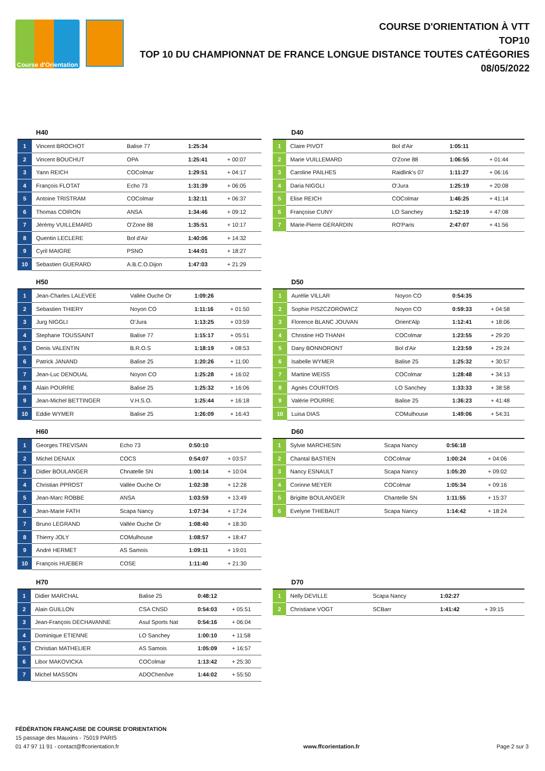Course d'Orientation
COURSE D'ORIENTATION À VTT
TOP10
TOP 10 DU CHAMPIONNAT DE FRANCE LONGUE DISTANCE TOUTES CATÉGORIES
08/05/2022
H40
| 1 | Vincent BROCHOT | Balise 77 | 1:25:34 | |
| 2 | Vincent BOUCHUT | OPA | 1:25:41 | + 00:07 |
| 3 | Yann REICH | COColmar | 1:29:51 | + 04:17 |
| 4 | François FLOTAT | Echo 73 | 1:31:39 | + 06:05 |
| 5 | Antoine TRISTRAM | COColmar | 1:32:11 | + 06:37 |
| 6 | Thomas COIRON | ANSA | 1:34:46 | + 09:12 |
| 7 | Jérémy VUILLEMARD | O'Zone 88 | 1:35:51 | + 10:17 |
| 8 | Quentin LECLERE | Bol d'Air | 1:40:06 | + 14:32 |
| 9 | Cyril MAIGRE | PSNO | 1:44:01 | + 18:27 |
| 10 | Sebastien GUERARD | A.B.C.O.Dijon | 1:47:03 | + 21:29 |
D40
| 1 | Claire PIVOT | Bol d'Air | 1:05:11 | |
| 2 | Marie VUILLEMARD | O'Zone 88 | 1:06:55 | + 01:44 |
| 3 | Caroline PAILHES | Raidlink's 07 | 1:11:27 | + 06:16 |
| 4 | Daria NIGGLI | O'Jura | 1:25:19 | + 20:08 |
| 5 | Elise REICH | COColmar | 1:46:25 | + 41:14 |
| 6 | Françoise CUNY | LO Sanchey | 1:52:19 | + 47:08 |
| 7 | Marie-Pierre GERARDIN | RO'Paris | 2:47:07 | + 41:56 |
H50
| 1 | Jean-Charles LALEVEE | Vallée Ouche Or | 1:09:26 | |
| 2 | Sebastien THIERY | Noyon CO | 1:11:16 | + 01:50 |
| 3 | Jurg NIGGLI | O'Jura | 1:13:25 | + 03:59 |
| 4 | Stephane TOUSSAINT | Balise 77 | 1:15:17 | + 05:51 |
| 5 | Denis VALENTIN | B.R.O.S | 1:18:19 | + 08:53 |
| 6 | Patrick JANAND | Balise 25 | 1:20:26 | + 11:00 |
| 7 | Jean-Luc DENOUAL | Noyon CO | 1:25:28 | + 16:02 |
| 8 | Alain POURRE | Balise 25 | 1:25:32 | + 16:06 |
| 9 | Jean-Michel BETTINGER | V.H.S.O. | 1:25:44 | + 16:18 |
| 10 | Eddie WYMER | Balise 25 | 1:26:09 | + 16:43 |
D50
| 1 | Aurélie VILLAR | Noyon CO | 0:54:35 | |
| 2 | Sophie PISZCZOROWICZ | Noyon CO | 0:59:33 | + 04:58 |
| 3 | Florence BLANC JOUVAN | Orient'Alp | 1:12:41 | + 18:06 |
| 4 | Christine HO THANH | COColmar | 1:23:55 | + 29:20 |
| 5 | Dany BONNORONT | Bol d'Air | 1:23:59 | + 29:24 |
| 6 | Isabelle WYMER | Balise 25 | 1:25:32 | + 30:57 |
| 7 | Martine WEISS | COColmar | 1:28:48 | + 34:13 |
| 8 | Agnès COURTOIS | LO Sanchey | 1:33:33 | + 38:58 |
| 9 | Valérie POURRE | Balise 25 | 1:36:23 | + 41:48 |
| 10 | Luisa DIAS | COMulhouse | 1:49:06 | + 54:31 |
H60
| 1 | Georges TREVISAN | Echo 73 | 0:50:10 | |
| 2 | Michel DENAIX | COCS | 0:54:07 | + 03:57 |
| 3 | Didier BOULANGER | Chnatelle SN | 1:00:14 | + 10:04 |
| 4 | Christian PPROST | Vallée Ouche Or | 1:02:38 | + 12:28 |
| 5 | Jean-Marc ROBBE | ANSA | 1:03:59 | + 13:49 |
| 6 | Jean-Marie FATH | Scapa Nancy | 1:07:34 | + 17:24 |
| 7 | Bruno LEGRAND | Vallée Ouche Or | 1:08:40 | + 18:30 |
| 8 | Thierry JOLY | COMulhouse | 1:08:57 | + 18:47 |
| 9 | André HERMET | AS Samois | 1:09:11 | + 19:01 |
| 10 | François HUEBER | COSE | 1:11:40 | + 21:30 |
D60
| 1 | Sylvie MARCHESIN | Scapa Nancy | 0:56:18 | |
| 2 | Chantal BASTIEN | COColmar | 1:00:24 | + 04:06 |
| 3 | Nancy ESNAULT | Scapa Nancy | 1:05:20 | + 09:02 |
| 4 | Corinne MEYER | COColmar | 1:05:34 | + 09:16 |
| 5 | Brigitte BOULANGER | Chantelle SN | 1:11:55 | + 15:37 |
| 6 | Evelyne THIEBAUT | Scapa Nancy | 1:14:42 | + 18:24 |
H70
| 1 | Didier MARCHAL | Balise 25 | 0:48:12 | |
| 2 | Alain GUILLON | CSA CNSD | 0:54:03 | + 05:51 |
| 3 | Jean-François DECHAVANNE | Asul Sports Nat | 0:54:16 | + 06:04 |
| 4 | Dominique ETIENNE | LO Sanchey | 1:00:10 | + 11:58 |
| 5 | Christian MATHELIER | AS Samois | 1:05:09 | + 16:57 |
| 6 | Libor MAKOVICKA | COColmar | 1:13:42 | + 25:30 |
| 7 | Michel MASSON | ADOChenôve | 1:44:02 | + 55:50 |
D70
| 1 | Nelly DEVILLE | Scapa Nancy | 1:02:27 | |
| 2 | Christiane VOGT | SCBarr | 1:41:42 | + 39:15 |
FÉDÉRATION FRANÇAISE DE COURSE D'ORIENTATION
15 passage des Mauxins - 75019 PARIS
01 47 97 11 91 - contact@ffcorientation.fr
www.ffcorientation.fr
Page 2 sur 3